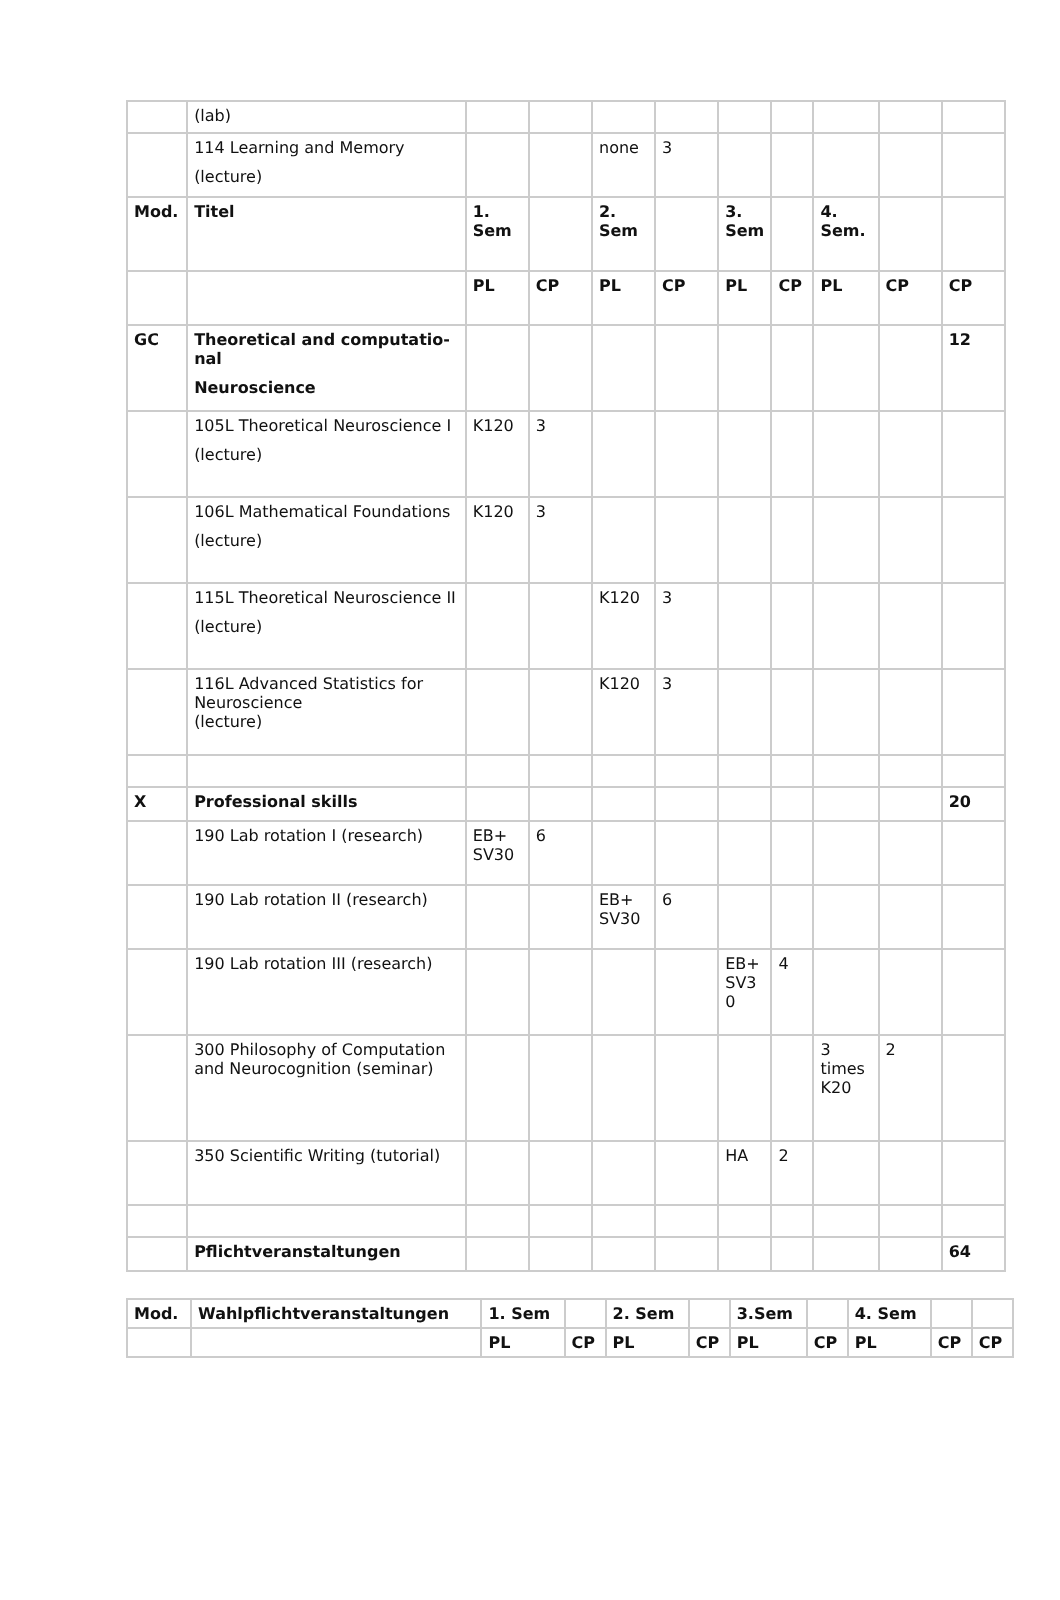| | (lab) | | | | | | | | | |
| | 114 Learning and Memory (lecture) | | | none | 3 | | | | | |
| Mod. | Titel | 1. Sem | | 2. Sem | | 3. Sem | | 4. Sem. | | |
| | | PL | CP | PL | CP | PL | CP | PL | CP | CP |
| GC | Theoretical and computatio­nal Neuroscience | | | | | | | | | 12 |
| | 105L Theoretical Neurosci­ence I (lecture) | K120 | 3 | | | | | | | |
| | 106L Mathematical Founda­tions (lecture) | K120 | 3 | | | | | | | |
| | 115L Theoretical Neurosci­ence II (lecture) | | | K120 | 3 | | | | | |
| | 116L Advanced Statistics for Neuroscience (lecture) | | | K120 | 3 | | | | | |
| X | Professional skills | | | | | | | | | 20 |
| | 190 Lab rotation I (research) | EB+ SV30 | 6 | | | | | | | |
| | 190 Lab rotation II (research) | | | EB+ SV30 | 6 | | | | | |
| | 190 Lab rotation III (research) | | | | | EB+ SV3 0 | 4 | | | |
| | 300 Philosophy of Computa­tion and Neurocognition (seminar) | | | | | | | 3 times K20 | 2 | |
| | 350 Scientific Writing (tutorial) | | | | | HA | 2 | | | |
| | Pflichtveranstaltungen | | | | | | | | | 64 |
| Mod. | Wahlpflichtveranstaltungen | 1. Sem | | 2. Sem | | 3.Sem | | 4. Sem | | |
| --- | --- | --- | --- | --- | --- | --- | --- | --- | --- | --- |
| | | PL | CP | PL | CP | PL | CP | PL | CP | CP |